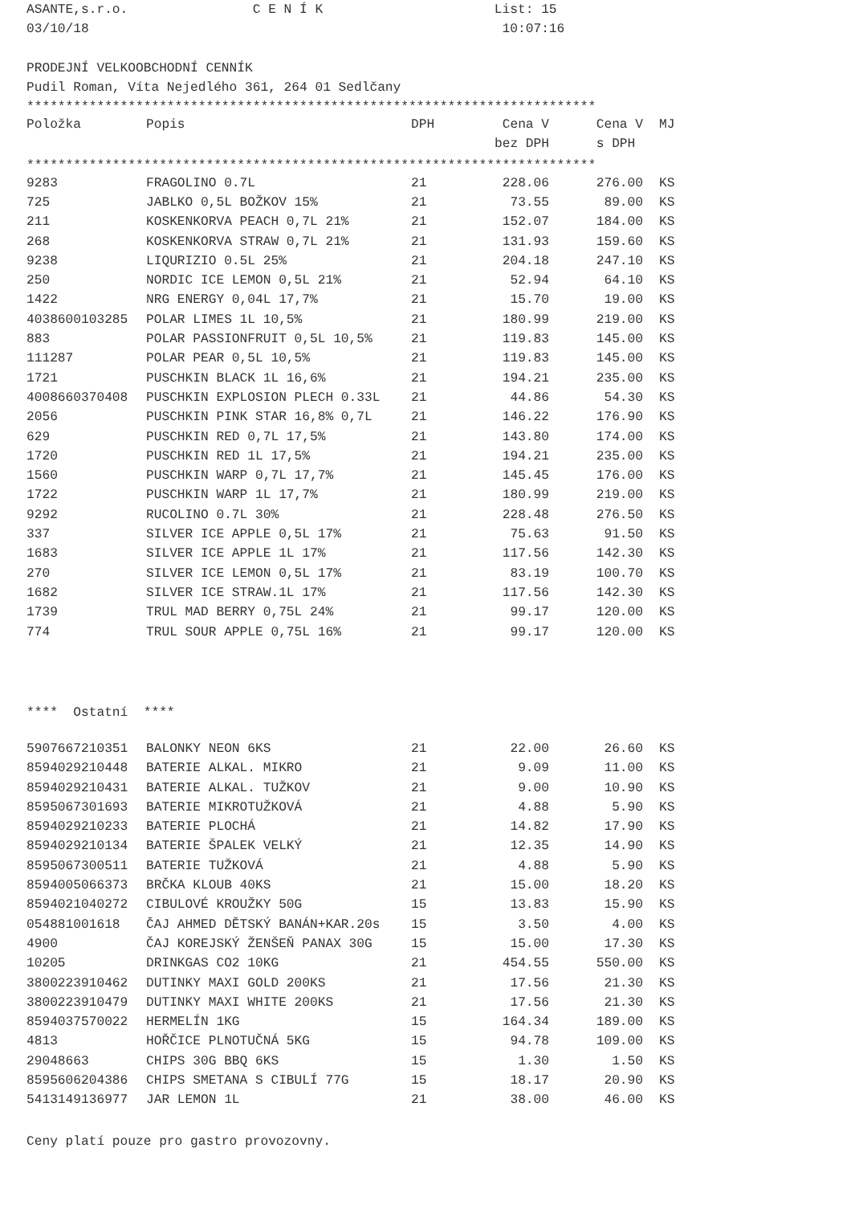ASANTE,s.r.o. C E N Í K List: 15 03/10/18 10:07:16 PRODEJNÍ VELKOOBCHODNÍ CENNÍK Pudil Roman, Víta Nejedlého 361, 264 01 Sedlčany *************************************************************************
| Položka | Popis | DPH | Cena V | Cena V | MJ |
| --- | --- | --- | --- | --- | --- |
| | | | bez DPH | s DPH | |
*************************************************************************
| 9283 | FRAGOLINO 0.7L | 21 | 228.06 | 276.00 | KS |
| 725 | JABLKO 0,5L BOŽKOV 15% | 21 | 73.55 | 89.00 | KS |
| 211 | KOSKENKORVA PEACH 0,7L 21% | 21 | 152.07 | 184.00 | KS |
| 268 | KOSKENKORVA STRAW 0,7L 21% | 21 | 131.93 | 159.60 | KS |
| 9238 | LIQURIZIO 0.5L 25% | 21 | 204.18 | 247.10 | KS |
| 250 | NORDIC ICE LEMON 0,5L 21% | 21 | 52.94 | 64.10 | KS |
| 1422 | NRG ENERGY 0,04L 17,7% | 21 | 15.70 | 19.00 | KS |
| 4038600103285 | POLAR LIMES 1L 10,5% | 21 | 180.99 | 219.00 | KS |
| 883 | POLAR PASSIONFRUIT 0,5L 10,5% | 21 | 119.83 | 145.00 | KS |
| 111287 | POLAR PEAR 0,5L 10,5% | 21 | 119.83 | 145.00 | KS |
| 1721 | PUSCHKIN BLACK 1L 16,6% | 21 | 194.21 | 235.00 | KS |
| 4008660370408 | PUSCHKIN EXPLOSION PLECH 0.33L | 21 | 44.86 | 54.30 | KS |
| 2056 | PUSCHKIN PINK STAR 16,8% 0,7L | 21 | 146.22 | 176.90 | KS |
| 629 | PUSCHKIN RED 0,7L 17,5% | 21 | 143.80 | 174.00 | KS |
| 1720 | PUSCHKIN RED 1L 17,5% | 21 | 194.21 | 235.00 | KS |
| 1560 | PUSCHKIN WARP 0,7L 17,7% | 21 | 145.45 | 176.00 | KS |
| 1722 | PUSCHKIN WARP 1L 17,7% | 21 | 180.99 | 219.00 | KS |
| 9292 | RUCOLINO 0.7L 30% | 21 | 228.48 | 276.50 | KS |
| 337 | SILVER ICE APPLE 0,5L 17% | 21 | 75.63 | 91.50 | KS |
| 1683 | SILVER ICE APPLE 1L 17% | 21 | 117.56 | 142.30 | KS |
| 270 | SILVER ICE LEMON 0,5L 17% | 21 | 83.19 | 100.70 | KS |
| 1682 | SILVER ICE STRAW.1L 17% | 21 | 117.56 | 142.30 | KS |
| 1739 | TRUL MAD BERRY 0,75L 24% | 21 | 99.17 | 120.00 | KS |
| 774 | TRUL SOUR APPLE 0,75L 16% | 21 | 99.17 | 120.00 | KS |
**** Ostatní ****
| 5907667210351 | BALONKY NEON 6KS | 21 | 22.00 | 26.60 | KS |
| 8594029210448 | BATERIE ALKAL. MIKRO | 21 | 9.09 | 11.00 | KS |
| 8594029210431 | BATERIE ALKAL. TUŽKOV | 21 | 9.00 | 10.90 | KS |
| 8595067301693 | BATERIE MIKROTUŽKOVÁ | 21 | 4.88 | 5.90 | KS |
| 8594029210233 | BATERIE PLOCHÁ | 21 | 14.82 | 17.90 | KS |
| 8594029210134 | BATERIE ŠPALEK VELKÝ | 21 | 12.35 | 14.90 | KS |
| 8595067300511 | BATERIE TUŽKOVÁ | 21 | 4.88 | 5.90 | KS |
| 8594005066373 | BRČKA KLOUB 40KS | 21 | 15.00 | 18.20 | KS |
| 8594021040272 | CIBULOVÉ KROUŽKY 50G | 15 | 13.83 | 15.90 | KS |
| 054881001618 | ČAJ AHMED DĚTSKÝ BANÁN+KAR.20s | 15 | 3.50 | 4.00 | KS |
| 4900 | ČAJ KOREJSKÝ ŽENŠEŇ PANAX 30G | 15 | 15.00 | 17.30 | KS |
| 10205 | DRINKGAS CO2 10KG | 21 | 454.55 | 550.00 | KS |
| 3800223910462 | DUTINKY MAXI GOLD 200KS | 21 | 17.56 | 21.30 | KS |
| 3800223910479 | DUTINKY MAXI WHITE 200KS | 21 | 17.56 | 21.30 | KS |
| 8594037570022 | HERMELÍN 1KG | 15 | 164.34 | 189.00 | KS |
| 4813 | HOŘČICE PLNOTUČNÁ 5KG | 15 | 94.78 | 109.00 | KS |
| 29048663 | CHIPS 30G BBQ 6KS | 15 | 1.30 | 1.50 | KS |
| 8595606204386 | CHIPS SMETANA S CIBULÍ 77G | 15 | 18.17 | 20.90 | KS |
| 5413149136977 | JAR LEMON 1L | 21 | 38.00 | 46.00 | KS |
Ceny platí pouze pro gastro provozovny.